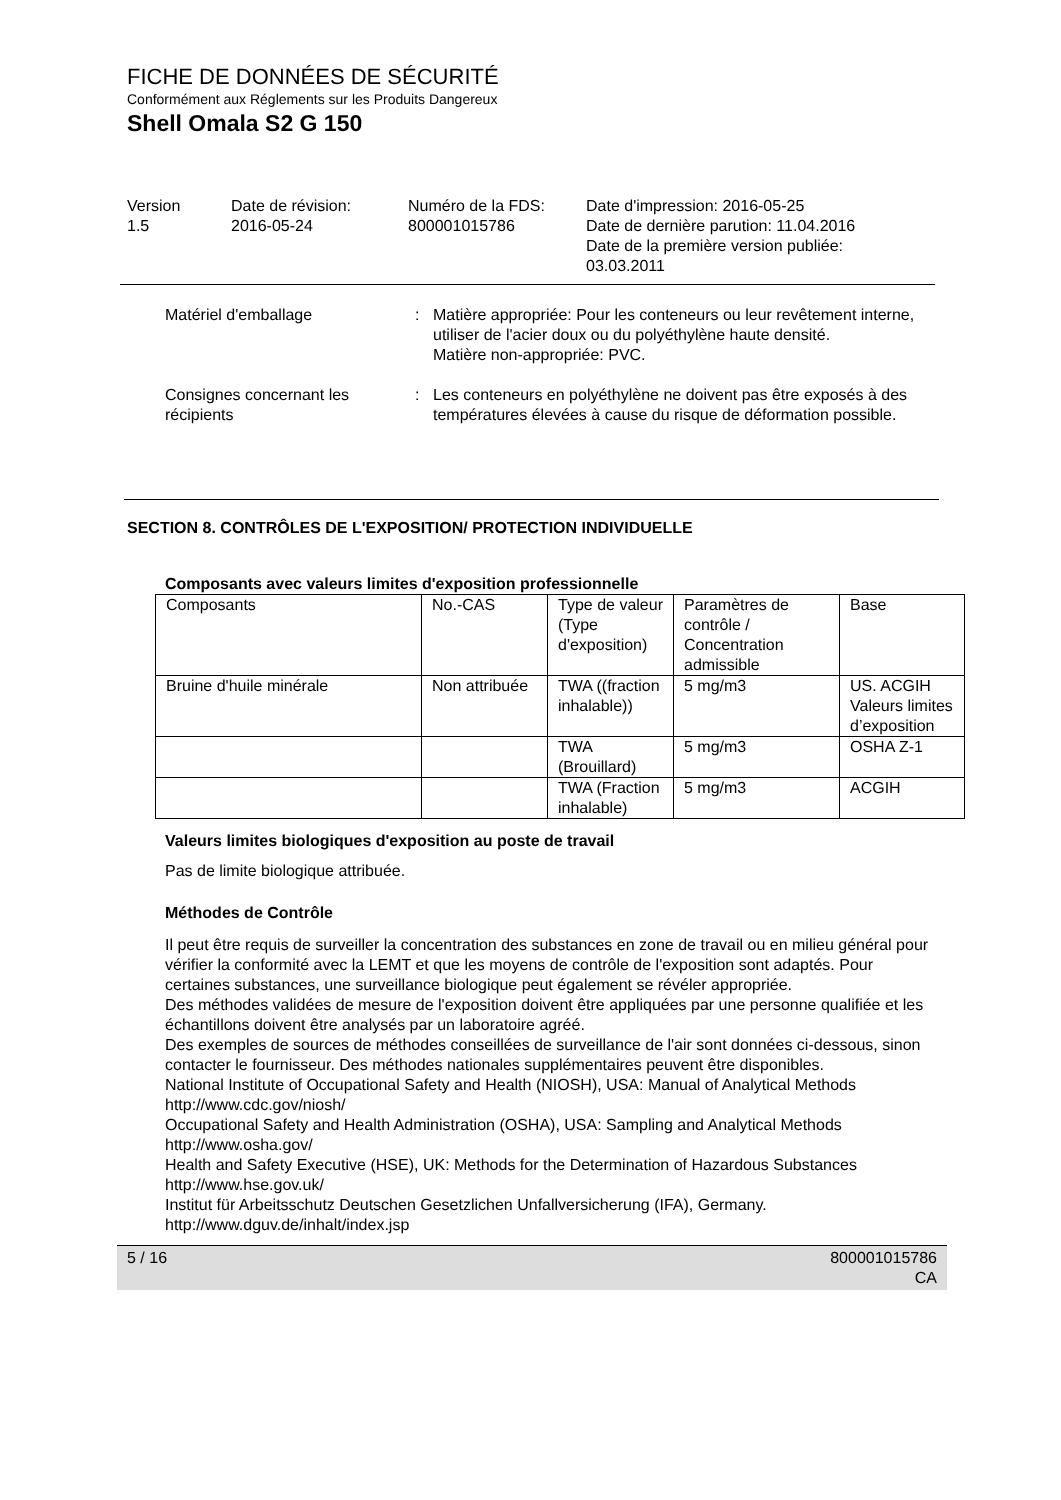FICHE DE DONNÉES DE SÉCURITÉ
Conformément aux Réglements sur les Produits Dangereux
Shell Omala S2 G 150
Version
1.5
Date de révision:
2016-05-24
Numéro de la FDS:
800001015786
Date d'impression: 2016-05-25
Date de dernière parution: 11.04.2016
Date de la première version publiée:
03.03.2011
Matériel d'emballage : Matière appropriée: Pour les conteneurs ou leur revêtement interne, utiliser de l'acier doux ou du polyéthylène haute densité.
Matière non-appropriée: PVC.
Consignes concernant les récipients
: Les conteneurs en polyéthylène ne doivent pas être exposés à des températures élevées à cause du risque de déformation possible.
SECTION 8. CONTRÔLES DE L'EXPOSITION/ PROTECTION INDIVIDUELLE
Composants avec valeurs limites d'exposition professionnelle
| Composants | No.-CAS | Type de valeur (Type d'exposition) | Paramètres de contrôle / Concentration admissible | Base |
| Bruine d'huile minérale | Non attribuée | TWA ((fraction inhalable)) | 5 mg/m3 | US. ACGIH Valeurs limites d’exposition |
| | | TWA (Brouillard) | 5 mg/m3 | OSHA Z-1 |
| | | TWA (Fraction inhalable) | 5 mg/m3 | ACGIH |
Valeurs limites biologiques d'exposition au poste de travail
Pas de limite biologique attribuée.
Méthodes de Contrôle
Il peut être requis de surveiller la concentration des substances en zone de travail ou en milieu général pour vérifier la conformité avec la LEMT et que les moyens de contrôle de l'exposition sont adaptés. Pour certaines substances, une surveillance biologique peut également se révéler appropriée.
Des méthodes validées de mesure de l'exposition doivent être appliquées par une personne qualifiée et les échantillons doivent être analysés par un laboratoire agréé.
Des exemples de sources de méthodes conseillées de surveillance de l'air sont données ci-dessous, sinon contacter le fournisseur. Des méthodes nationales supplémentaires peuvent être disponibles.
National Institute of Occupational Safety and Health (NIOSH), USA: Manual of Analytical Methods http://www.cdc.gov/niosh/
Occupational Safety and Health Administration (OSHA), USA: Sampling and Analytical Methods http://www.osha.gov/
Health and Safety Executive (HSE), UK: Methods for the Determination of Hazardous Substances http://www.hse.gov.uk/
Institut für Arbeitsschutz Deutschen Gesetzlichen Unfallversicherung (IFA), Germany. http://www.dguv.de/inhalt/index.jsp
5 / 16 800001015786
CA